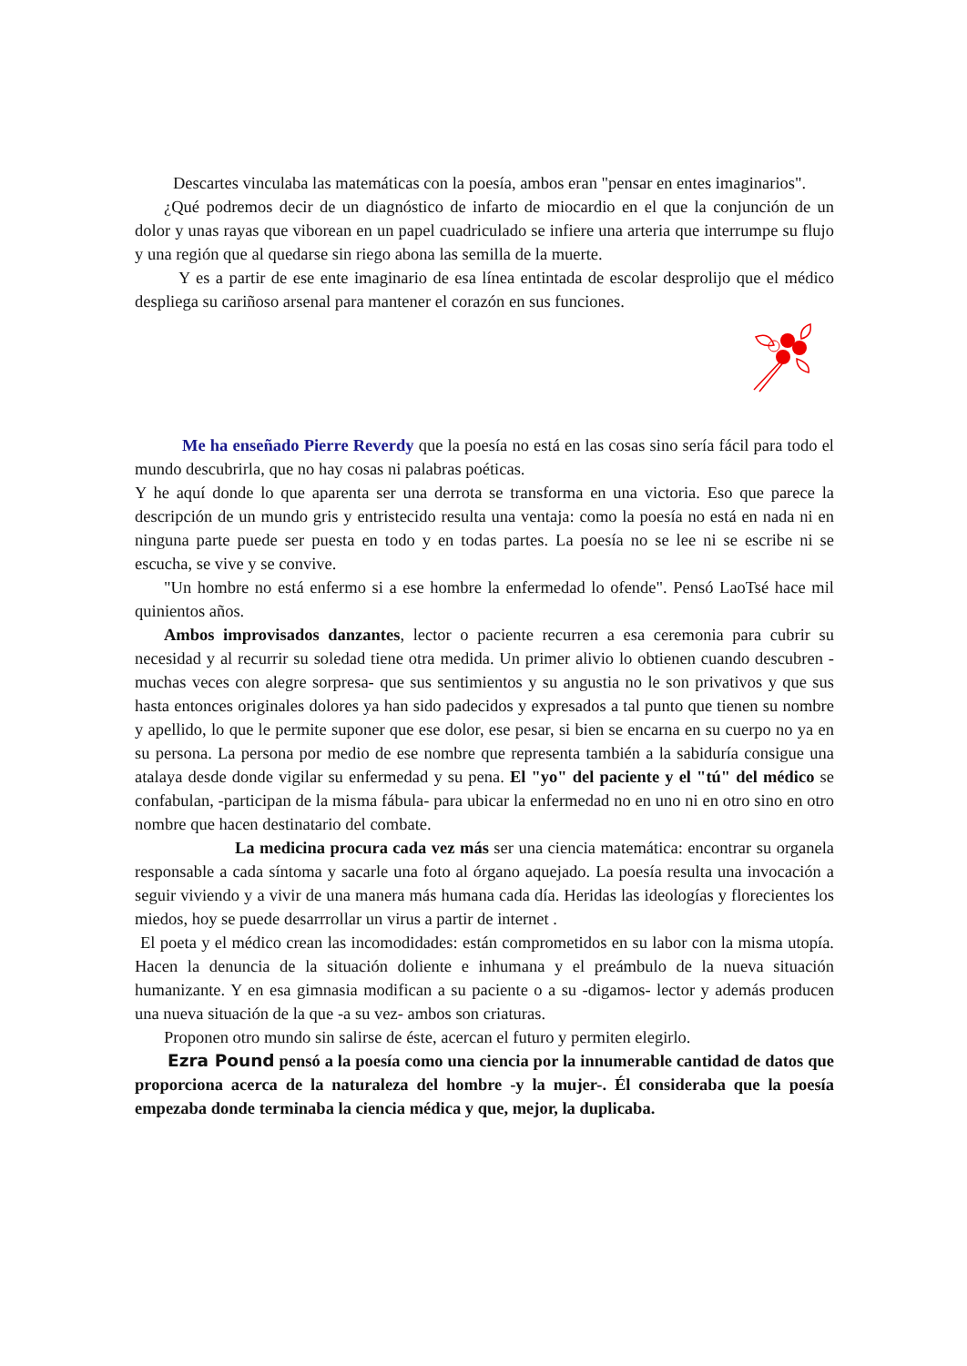Descartes vinculaba las matemáticas con la poesía, ambos eran "pensar en entes imaginarios".
¿Qué podremos decir de un diagnóstico de infarto de miocardio en el que la conjunción de un dolor y unas rayas que viborean en un papel cuadriculado se infiere una arteria que interrumpe su flujo y una región que al quedarse sin riego abona las semilla de la muerte.
Y es a partir de ese ente imaginario de esa línea entintada de escolar desprolijo que el médico despliega su cariñoso arsenal para mantener el corazón en sus funciones.
Me ha enseñado Pierre Reverdy que la poesía no está en las cosas sino sería fácil para todo el mundo descubrirla, que no hay cosas ni palabras poéticas.
Y he aquí donde lo que aparenta ser una derrota se transforma en una victoria. Eso que parece la descripción de un mundo gris y entristecido resulta una ventaja: como la poesía no está en nada ni en ninguna parte puede ser puesta en todo y en todas partes. La poesía no se lee ni se escribe ni se escucha, se vive y se convive.
"Un hombre no está enfermo si a ese hombre la enfermedad lo ofende". Pensó LaoTsé hace mil quinientos años.
Ambos improvisados danzantes, lector o paciente recurren a esa ceremonia para cubrir su necesidad y al recurrir su soledad tiene otra medida. Un primer alivio lo obtienen cuando descubren -muchas veces con alegre sorpresa- que sus sentimientos y su angustia no le son privativos y que sus hasta entonces originales dolores ya han sido padecidos y expresados a tal punto que tienen su nombre y apellido, lo que le permite suponer que ese dolor, ese pesar, si bien se encarna en su cuerpo no ya en su persona. La persona por medio de ese nombre que representa también a la sabiduría consigue una atalaya desde donde vigilar su enfermedad y su pena. El "yo" del paciente y el "tú" del médico se confabulan, -participan de la misma fábula- para ubicar la enfermedad no en uno ni en otro sino en otro nombre que hacen destinatario del combate.
La medicina procura cada vez más ser una ciencia matemática: encontrar su organela responsable a cada síntoma y sacarle una foto al órgano aquejado. La poesía resulta una invocación a seguir viviendo y a vivir de una manera más humana cada día. Heridas las ideologías y florecientes los miedos, hoy se puede desarrrollar un virus a partir de internet .
El poeta y el médico crean las incomodidades: están comprometidos en su labor con la misma utopía. Hacen la denuncia de la situación doliente e inhumana y el preámbulo de la nueva situación humanizante. Y en esa gimnasia modifican a su paciente o a su -digamos- lector y además producen una nueva situación de la que -a su vez- ambos son criaturas.
Proponen otro mundo sin salirse de éste, acercan el futuro y permiten elegirlo.
Ezra Pound pensó a la poesía como una ciencia por la innumerable cantidad de datos que proporciona acerca de la naturaleza del hombre -y la mujer-. Él consideraba que la poesía empezaba donde terminaba la ciencia médica y que, mejor, la duplicaba.